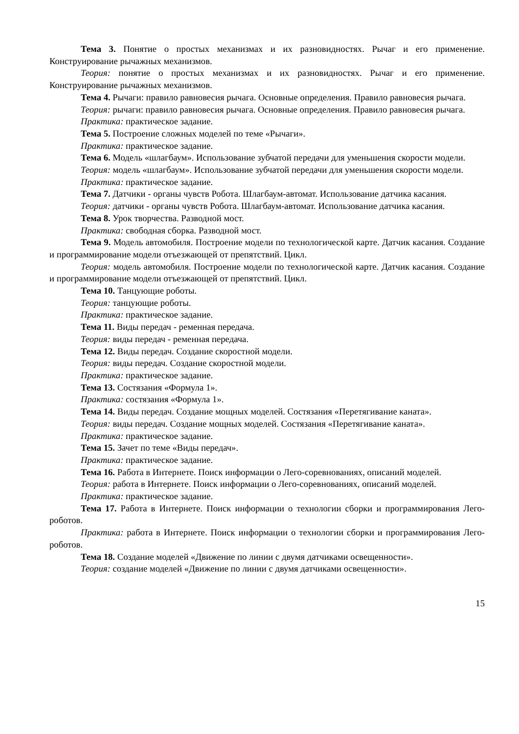Тема 3. Понятие о простых механизмах и их разновидностях. Рычаг и его применение. Конструирование рычажных механизмов.
Теория: понятие о простых механизмах и их разновидностях. Рычаг и его применение. Конструирование рычажных механизмов.
Тема 4. Рычаги: правило равновесия рычага. Основные определения. Правило равновесия рычага.
Теория: рычаги: правило равновесия рычага. Основные определения. Правило равновесия рычага.
Практика: практическое задание.
Тема 5. Построение сложных моделей по теме «Рычаги».
Практика: практическое задание.
Тема 6. Модель «шлагбаум». Использование зубчатой передачи для уменьшения скорости модели.
Теория: модель «шлагбаум». Использование зубчатой передачи для уменьшения скорости модели.
Практика: практическое задание.
Тема 7. Датчики - органы чувств Робота. Шлагбаум-автомат. Использование датчика касания.
Теория: датчики - органы чувств Робота. Шлагбаум-автомат. Использование датчика касания.
Тема 8. Урок творчества. Разводной мост.
Практика: свободная сборка. Разводной мост.
Тема 9. Модель автомобиля. Построение модели по технологической карте. Датчик касания. Создание и программирование модели отъезжающей от препятствий. Цикл.
Теория: модель автомобиля. Построение модели по технологической карте. Датчик касания. Создание и программирование модели отъезжающей от препятствий. Цикл.
Тема 10. Танцующие роботы.
Теория: танцующие роботы.
Практика: практическое задание.
Тема 11. Виды передач - ременная передача.
Теория: виды передач - ременная передача.
Тема 12. Виды передач. Создание скоростной модели.
Теория: виды передач. Создание скоростной модели.
Практика: практическое задание.
Тема 13. Состязания «Формула 1».
Практика: состязания «Формула 1».
Тема 14. Виды передач. Создание мощных моделей. Состязания «Перетягивание каната».
Теория: виды передач. Создание мощных моделей. Состязания «Перетягивание каната».
Практика: практическое задание.
Тема 15. Зачет по теме «Виды передач».
Практика: практическое задание.
Тема 16. Работа в Интернете. Поиск информации о Лего-соревнованиях, описаний моделей.
Теория: работа в Интернете. Поиск информации о Лего-соревнованиях, описаний моделей.
Практика: практическое задание.
Тема 17. Работа в Интернете. Поиск информации о технологии сборки и программирования Лего-роботов.
Практика: работа в Интернете. Поиск информации о технологии сборки и программирования Лего-роботов.
Тема 18. Создание моделей «Движение по линии с двумя датчиками освещенности».
Теория: создание моделей «Движение по линии с двумя датчиками освещенности».
15